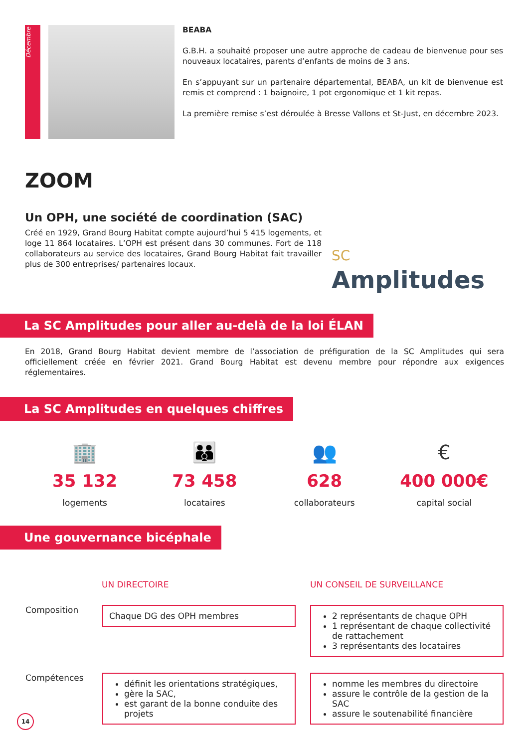Décembre
BEABA
G.B.H. a souhaité proposer une autre approche de cadeau de bienvenue pour ses nouveaux locataires, parents d’enfants de moins de 3 ans.
En s’appuyant sur un partenaire départemental, BEABA, un kit de bienvenue est remis et comprend : 1 baignoire, 1 pot ergonomique et 1 kit repas.
La première remise s’est déroulée à Bresse Vallons et St-Just, en décembre 2023.
ZOOM
Un OPH, une société de coordination (SAC)
Créé en 1929, Grand Bourg Habitat compte aujourd’hui 5 415 logements, et loge 11 864 locataires. L’OPH est présent dans 30 communes. Fort de 118 collaborateurs au service des locataires, Grand Bourg Habitat fait travailler plus de 300 entreprises/ partenaires locaux.
SC
Amplitudes
La SC Amplitudes pour aller au-delà de la loi ÉLAN
En 2018, Grand Bourg Habitat devient membre de l’association de préfiguration de la SC Amplitudes qui sera officiellement créée en février 2021. Grand Bourg Habitat est devenu membre pour répondre aux exigences réglementaires.
La SC Amplitudes en quelques chiffres
🏢
35 132
logements
👪
73 458
locataires
👥
628
collaborateurs
€
400 000€
capital social
Une gouvernance bicéphale
| | UN DIRECTOIRE | UN CONSEIL DE SURVEILLANCE |
| --- | --- | --- |
| Composition | Chaque DG des OPH membres | 2 représentants de chaque OPH 1 représentant de chaque collectivité de rattachement 3 représentants des locataires |
| Compétences | définit les orientations stratégiques, gère la SAC, est garant de la bonne conduite des projets | nomme les membres du directoire assure le contrôle de la gestion de la SAC assure le soutenabilité financière |
14